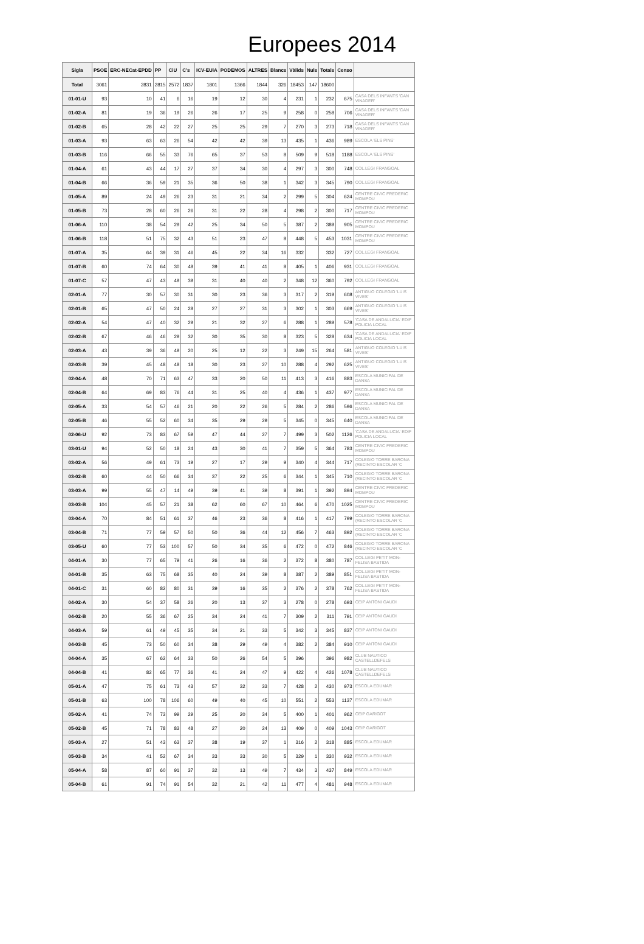Europees 2014
| Sigla | PSOE | ERC-NECat-EPDD | PP | CiU | C's | ICV-EUiA | PODEMOS | ALTRES | Blancs | Vàlids | Nuls | Totals | Censo | |
| --- | --- | --- | --- | --- | --- | --- | --- | --- | --- | --- | --- | --- | --- | --- |
| Total | 3061 | 2831 | 2815 | 2572 | 1837 | 1801 | 1366 | 1844 | 326 | 18453 | 147 | 18600 | | |
| 01-01-U | 93 | 10 | 41 | 6 | 16 | 19 | 12 | 30 | 4 | 231 | 1 | 232 | 675 | CASA DELS INFANTS 'CAN VINADER' |
| 01-02-A | 81 | 19 | 36 | 19 | 26 | 26 | 17 | 25 | 9 | 258 | 0 | 258 | 706 | CASA DELS INFANTS 'CAN VINADER' |
| 01-02-B | 65 | 28 | 42 | 22 | 27 | 25 | 25 | 29 | 7 | 270 | 3 | 273 | 718 | CASA DELS INFANTS 'CAN VINADER' |
| 01-03-A | 93 | 63 | 63 | 26 | 54 | 42 | 42 | 39 | 13 | 435 | 1 | 436 | 989 | ESCOLA 'ELS PINS' |
| 01-03-B | 116 | 66 | 55 | 33 | 76 | 65 | 37 | 53 | 8 | 509 | 9 | 518 | 1188 | ESCOLA 'ELS PINS' |
| 01-04-A | 61 | 43 | 44 | 17 | 27 | 37 | 34 | 30 | 4 | 297 | 3 | 300 | 748 | COL.LEGI FRANGOAL |
| 01-04-B | 66 | 36 | 59 | 21 | 35 | 36 | 50 | 38 | 1 | 342 | 3 | 345 | 790 | COL.LEGI FRANGOAL |
| 01-05-A | 89 | 24 | 49 | 26 | 23 | 31 | 21 | 34 | 2 | 299 | 5 | 304 | 624 | CENTRE CIVIC FREDERIC MOMPOU |
| 01-05-B | 73 | 28 | 60 | 26 | 26 | 31 | 22 | 28 | 4 | 298 | 2 | 300 | 717 | CENTRE CIVIC FREDERIC MOMPOU |
| 01-06-A | 110 | 38 | 54 | 29 | 42 | 25 | 34 | 50 | 5 | 387 | 2 | 389 | 905 | CENTRE CIVIC FREDERIC MOMPOU |
| 01-06-B | 118 | 51 | 75 | 32 | 43 | 51 | 23 | 47 | 8 | 448 | 5 | 453 | 1031 | CENTRE CIVIC FREDERIC MOMPOU |
| 01-07-A | 35 | 64 | 39 | 31 | 46 | 45 | 22 | 34 | 16 | 332 | | 332 | 727 | COL.LEGI FRANGOAL |
| 01-07-B | 60 | 74 | 64 | 30 | 48 | 39 | 41 | 41 | 8 | 405 | 1 | 406 | 931 | COL.LEGI FRANGOAL |
| 01-07-C | 57 | 47 | 43 | 49 | 39 | 31 | 40 | 40 | 2 | 348 | 12 | 360 | 792 | COL.LEGI FRANGOAL |
| 02-01-A | 77 | 30 | 57 | 30 | 31 | 30 | 23 | 36 | 3 | 317 | 2 | 319 | 608 | ANTIGUO COLEGIO 'LUIS VIVES' |
| 02-01-B | 65 | 47 | 50 | 24 | 28 | 27 | 27 | 31 | 3 | 302 | 1 | 303 | 669 | ANTIGUO COLEGIO 'LUIS VIVES' |
| 02-02-A | 54 | 47 | 40 | 32 | 29 | 21 | 32 | 27 | 6 | 288 | 1 | 289 | 578 | 'CASA DE ANDALUCIA' EDIF POLICIA LOCAL |
| 02-02-B | 67 | 46 | 46 | 29 | 32 | 30 | 35 | 30 | 8 | 323 | 5 | 328 | 634 | 'CASA DE ANDALUCIA' EDIF POLICIA LOCAL |
| 02-03-A | 43 | 39 | 36 | 49 | 20 | 25 | 12 | 22 | 3 | 249 | 15 | 264 | 581 | ANTIGUO COLEGIO 'LUIS VIVES' |
| 02-03-B | 39 | 45 | 48 | 48 | 18 | 30 | 23 | 27 | 10 | 288 | 4 | 292 | 625 | ANTIGUO COLEGIO 'LUIS VIVES' |
| 02-04-A | 48 | 70 | 71 | 63 | 47 | 33 | 20 | 50 | 11 | 413 | 3 | 416 | 883 | ESCOLA MUNICIPAL DE DANSA |
| 02-04-B | 64 | 69 | 83 | 76 | 44 | 31 | 25 | 40 | 4 | 436 | 1 | 437 | 977 | ESCOLA MUNICIPAL DE DANSA |
| 02-05-A | 33 | 54 | 57 | 46 | 21 | 20 | 22 | 26 | 5 | 284 | 2 | 286 | 596 | ESCOLA MUNICIPAL DE DANSA |
| 02-05-B | 46 | 55 | 52 | 60 | 34 | 35 | 29 | 29 | 5 | 345 | 0 | 345 | 640 | ESCOLA MUNICIPAL DE DANSA |
| 02-06-U | 92 | 73 | 83 | 67 | 59 | 47 | 44 | 27 | 7 | 499 | 3 | 502 | 1126 | 'CASA DE ANDALUCIA' EDIF POLICIA LOCAL |
| 03-01-U | 94 | 52 | 50 | 18 | 24 | 43 | 30 | 41 | 7 | 359 | 5 | 364 | 783 | CENTRE CIVIC FREDERIC MOMPOU |
| 03-02-A | 56 | 49 | 61 | 73 | 19 | 27 | 17 | 29 | 9 | 340 | 4 | 344 | 717 | COLEGIO TORRE BARONA (RECINTO ESCOLAR 'C |
| 03-02-B | 60 | 44 | 50 | 66 | 34 | 37 | 22 | 25 | 6 | 344 | 1 | 345 | 710 | COLEGIO TORRE BARONA (RECINTO ESCOLAR 'C |
| 03-03-A | 99 | 55 | 47 | 14 | 49 | 39 | 41 | 39 | 8 | 391 | 1 | 392 | 894 | CENTRE CIVIC FREDERIC MOMPOU |
| 03-03-B | 104 | 45 | 57 | 21 | 38 | 62 | 60 | 67 | 10 | 464 | 6 | 470 | 1025 | CENTRE CIVIC FREDERIC MOMPOU |
| 03-04-A | 70 | 84 | 51 | 61 | 37 | 46 | 23 | 36 | 8 | 416 | 1 | 417 | 799 | COLEGIO TORRE BARONA (RECINTO ESCOLAR 'C |
| 03-04-B | 71 | 77 | 59 | 57 | 50 | 50 | 36 | 44 | 12 | 456 | 7 | 463 | 892 | COLEGIO TORRE BARONA (RECINTO ESCOLAR 'C |
| 03-05-U | 60 | 77 | 53 | 100 | 57 | 50 | 34 | 35 | 6 | 472 | 0 | 472 | 846 | COLEGIO TORRE BARONA (RECINTO ESCOLAR 'C |
| 04-01-A | 30 | 77 | 65 | 79 | 41 | 26 | 16 | 36 | 2 | 372 | 8 | 380 | 787 | COL.LEGI PETIT MON-FELISA BASTIDA |
| 04-01-B | 35 | 63 | 75 | 68 | 35 | 40 | 24 | 39 | 8 | 387 | 2 | 389 | 851 | COL.LEGI PETIT MON-FELISA BASTIDA |
| 04-01-C | 31 | 60 | 82 | 80 | 31 | 39 | 16 | 35 | 2 | 376 | 2 | 378 | 762 | COL.LEGI PETIT MON-FELISA BASTIDA |
| 04-02-A | 30 | 54 | 37 | 58 | 26 | 20 | 13 | 37 | 3 | 278 | 0 | 278 | 693 | CEIP ANTONI GAUDI |
| 04-02-B | 20 | 55 | 36 | 67 | 25 | 34 | 24 | 41 | 7 | 309 | 2 | 311 | 791 | CEIP ANTONI GAUDI |
| 04-03-A | 59 | 61 | 49 | 45 | 35 | 34 | 21 | 33 | 5 | 342 | 3 | 345 | 837 | CEIP ANTONI GAUDI |
| 04-03-B | 45 | 73 | 50 | 60 | 34 | 38 | 29 | 49 | 4 | 382 | 2 | 384 | 910 | CEIP ANTONI GAUDI |
| 04-04-A | 35 | 67 | 62 | 64 | 33 | 50 | 26 | 54 | 5 | 396 | | 396 | 982 | CLUB NAUTICO CASTELLDEFELS |
| 04-04-B | 41 | 82 | 65 | 77 | 36 | 41 | 24 | 47 | 9 | 422 | 4 | 426 | 1078 | CLUB NAUTICO CASTELLDEFELS |
| 05-01-A | 47 | 75 | 61 | 73 | 43 | 57 | 32 | 33 | 7 | 428 | 2 | 430 | 973 | ESCOLA EDUMAR |
| 05-01-B | 63 | 100 | 78 | 106 | 60 | 49 | 40 | 45 | 10 | 551 | 2 | 553 | 1137 | ESCOLA EDUMAR |
| 05-02-A | 41 | 74 | 73 | 99 | 29 | 25 | 20 | 34 | 5 | 400 | 1 | 401 | 962 | CEIP GARIGOT |
| 05-02-B | 45 | 71 | 78 | 83 | 48 | 27 | 20 | 24 | 13 | 409 | 0 | 409 | 1043 | CEIP GARIGOT |
| 05-03-A | 27 | 51 | 43 | 63 | 37 | 38 | 19 | 37 | 1 | 316 | 2 | 318 | 885 | ESCOLA EDUMAR |
| 05-03-B | 34 | 41 | 52 | 67 | 34 | 33 | 33 | 30 | 5 | 329 | 1 | 330 | 932 | ESCOLA EDUMAR |
| 05-04-A | 58 | 87 | 60 | 91 | 37 | 32 | 13 | 49 | 7 | 434 | 3 | 437 | 849 | ESCOLA EDUMAR |
| 05-04-B | 61 | 91 | 74 | 91 | 54 | 32 | 21 | 42 | 11 | 477 | 4 | 481 | 948 | ESCOLA EDUMAR |